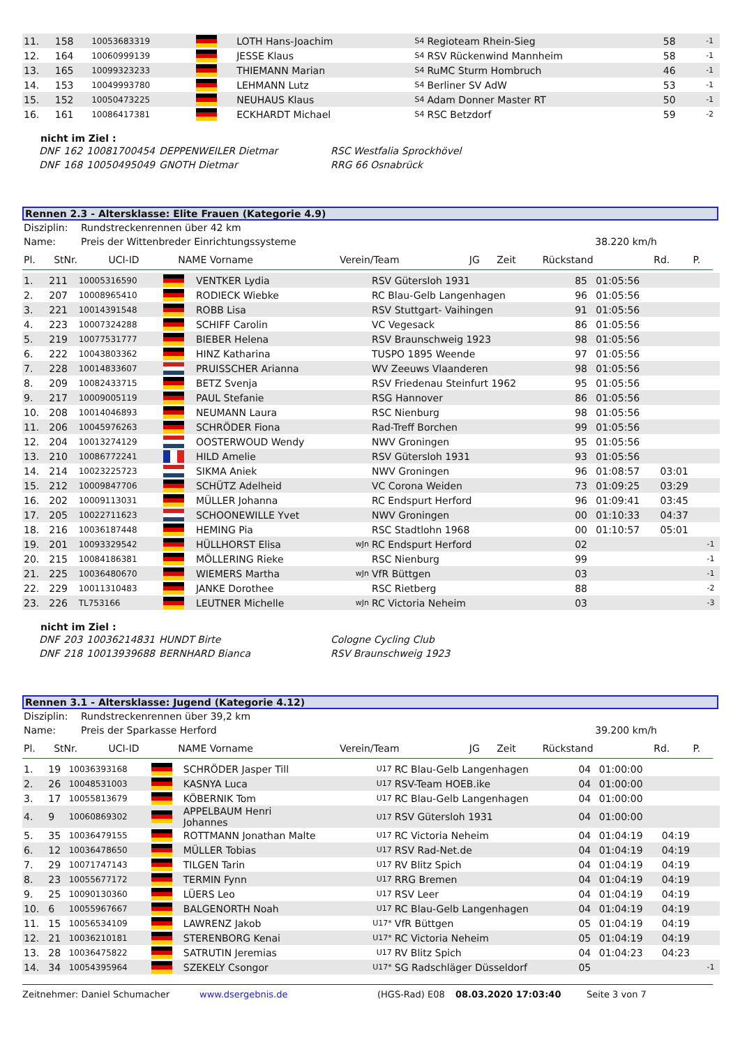| 11. | 158 | 10053683319 | | LOTH Hans-Joachim | S4 | Regioteam Rhein-Sieg | 58 | | | -1 | |
| 12. | 164 | 10060999139 | | JESSE Klaus | S4 | RSV Rückenwind Mannheim | 58 | | | -1 | |
| 13. | 165 | 10099323233 | | THIEMANN Marian | S4 | RuMC Sturm Hombruch | 46 | | | -1 | |
| 14. | 153 | 10049993780 | | LEHMANN Lutz | S4 | Berliner SV AdW | 53 | | | -1 | |
| 15. | 152 | 10050473225 | | NEUHAUS Klaus | S4 | Adam Donner Master RT | 50 | | | -1 | |
| 16. | 161 | 10086417381 | | ECKHARDT Michael | S4 | RSC Betzdorf | 59 | | | -2 | |
nicht im Ziel :
| DNF | 162 | 10081700454 | DEPPENWEILER Dietmar | RSC Westfalia Sprockhövel |
| DNF | 168 | 10050495049 | GNOTH Dietmar | RRG 66 Osnabrück |
Rennen 2.3 - Altersklasse: Elite Frauen (Kategorie 4.9)
| Disziplin: | Rundstreckenrennen über 42 km | |
| Name: | Preis der Wittenbreder Einrichtungssysteme | 38.220 km/h |
| Pl. | StNr. | UCI-ID | NAME Vorname | Verein/Team | JG | Zeit | Rückstand | Rd. | P. |
| 1. | 211 | 10005316590 | | VENTKER Lydia | | RSV Gütersloh 1931 | 85 | 01:05:56 | | | |
| 2. | 207 | 10008965410 | | RODIECK Wiebke | | RC Blau-Gelb Langenhagen | 96 | 01:05:56 | | | |
| 3. | 221 | 10014391548 | | ROBB Lisa | | RSV Stuttgart- Vaihingen | 91 | 01:05:56 | | | |
| 4. | 223 | 10007324288 | | SCHIFF Carolin | | VC Vegesack | 86 | 01:05:56 | | | |
| 5. | 219 | 10077531777 | | BIEBER Helena | | RSV Braunschweig 1923 | 98 | 01:05:56 | | | |
| 6. | 222 | 10043803362 | | HINZ Katharina | | TUSPO 1895 Weende | 97 | 01:05:56 | | | |
| 7. | 228 | 10014833607 | | PRUISSCHER Arianna | | WV Zeeuws Vlaanderen | 98 | 01:05:56 | | | |
| 8. | 209 | 10082433715 | | BETZ Svenja | | RSV Friedenau Steinfurt 1962 | 95 | 01:05:56 | | | |
| 9. | 217 | 10009005119 | | PAUL Stefanie | | RSG Hannover | 86 | 01:05:56 | | | |
| 10. | 208 | 10014046893 | | NEUMANN Laura | | RSC Nienburg | 98 | 01:05:56 | | | |
| 11. | 206 | 10045976263 | | SCHRÖDER Fiona | | Rad-Treff Borchen | 99 | 01:05:56 | | | |
| 12. | 204 | 10013274129 | | OOSTERWOUD Wendy | | NWV Groningen | 95 | 01:05:56 | | | |
| 13. | 210 | 10086772241 | | HILD Amelie | | RSV Gütersloh 1931 | 93 | 01:05:56 | | | |
| 14. | 214 | 10023225723 | | SIKMA Aniek | | NWV Groningen | 96 | 01:08:57 | 03:01 | | |
| 15. | 212 | 10009847706 | | SCHÜTZ Adelheid | | VC Corona Weiden | 73 | 01:09:25 | 03:29 | | |
| 16. | 202 | 10009113031 | | MÜLLER Johanna | | RC Endspurt Herford | 96 | 01:09:41 | 03:45 | | |
| 17. | 205 | 10022711623 | | SCHOONEWILLE Yvet | | NWV Groningen | 00 | 01:10:33 | 04:37 | | |
| 18. | 216 | 10036187448 | | HEMING Pia | | RSC Stadtlohn 1968 | 00 | 01:10:57 | 05:01 | | |
| 19. | 201 | 10093329542 | | HÜLLHORST Elisa | wJn | RC Endspurt Herford | 02 | | | -1 | |
| 20. | 215 | 10084186381 | | MÖLLERING Rieke | | RSC Nienburg | 99 | | | -1 | |
| 21. | 225 | 10036480670 | | WIEMERS Martha | wJn | VfR Büttgen | 03 | | | -1 | |
| 22. | 229 | 10011310483 | | JANKE Dorothee | | RSC Rietberg | 88 | | | -2 | |
| 23. | 226 | TL753166 | | LEUTNER Michelle | wJn | RC Victoria Neheim | 03 | | | -3 | |
nicht im Ziel :
| DNF | 203 | 10036214831 | HUNDT Birte | Cologne Cycling Club |
| DNF | 218 | 10013939688 | BERNHARD Bianca | RSV Braunschweig 1923 |
Rennen 3.1 - Altersklasse: Jugend (Kategorie 4.12)
| Disziplin: | Rundstreckenrennen über 39,2 km | |
| Name: | Preis der Sparkasse Herford | 39.200 km/h |
| Pl. | StNr. | UCI-ID | NAME Vorname | Verein/Team | JG | Zeit | Rückstand | Rd. | P. |
| 1. | 19 | 10036393168 | | SCHRÖDER Jasper Till | U17 | RC Blau-Gelb Langenhagen | 04 | 01:00:00 | | | |
| 2. | 26 | 10048531003 | | KASNYA Luca | U17 | RSV-Team HOEB.ike | 04 | 01:00:00 | | | |
| 3. | 17 | 10055813679 | | KÖBERNIK Tom | U17 | RC Blau-Gelb Langenhagen | 04 | 01:00:00 | | | |
| 4. | 9 | 10060869302 | | APPELBAUM Henri Johannes | U17 | RSV Gütersloh 1931 | 04 | 01:00:00 | | | |
| 5. | 35 | 10036479155 | | ROTTMANN Jonathan Malte | U17 | RC Victoria Neheim | 04 | 01:04:19 | 04:19 | | |
| 6. | 12 | 10036478650 | | MÜLLER Tobias | U17 | RSV Rad-Net.de | 04 | 01:04:19 | 04:19 | | |
| 7. | 29 | 10071747143 | | TILGEN Tarin | U17 | RV Blitz Spich | 04 | 01:04:19 | 04:19 | | |
| 8. | 23 | 10055677172 | | TERMIN Fynn | U17 | RRG Bremen | 04 | 01:04:19 | 04:19 | | |
| 9. | 25 | 10090130360 | | LÜERS Leo | U17 | RSV Leer | 04 | 01:04:19 | 04:19 | | |
| 10. | 6 | 10055967667 | | BALGENORTH Noah | U17 | RC Blau-Gelb Langenhagen | 04 | 01:04:19 | 04:19 | | |
| 11. | 15 | 10056534109 | | LAWRENZ Jakob | U17* | VfR Büttgen | 05 | 01:04:19 | 04:19 | | |
| 12. | 21 | 10036210181 | | STERENBORG Kenai | U17* | RC Victoria Neheim | 05 | 01:04:19 | 04:19 | | |
| 13. | 28 | 10036475822 | | SATRUTIN Jeremias | U17 | RV Blitz Spich | 04 | 01:04:23 | 04:23 | | |
| 14. | 34 | 10054395964 | | SZEKELY Csongor | U17* | SG Radschläger Düsseldorf | 05 | | | -1 | |
Zeitnehmer: Daniel Schumacher www.dsergebnis.de (HGS-Rad) E08 08.03.2020 17:03:40 Seite 3 von 7